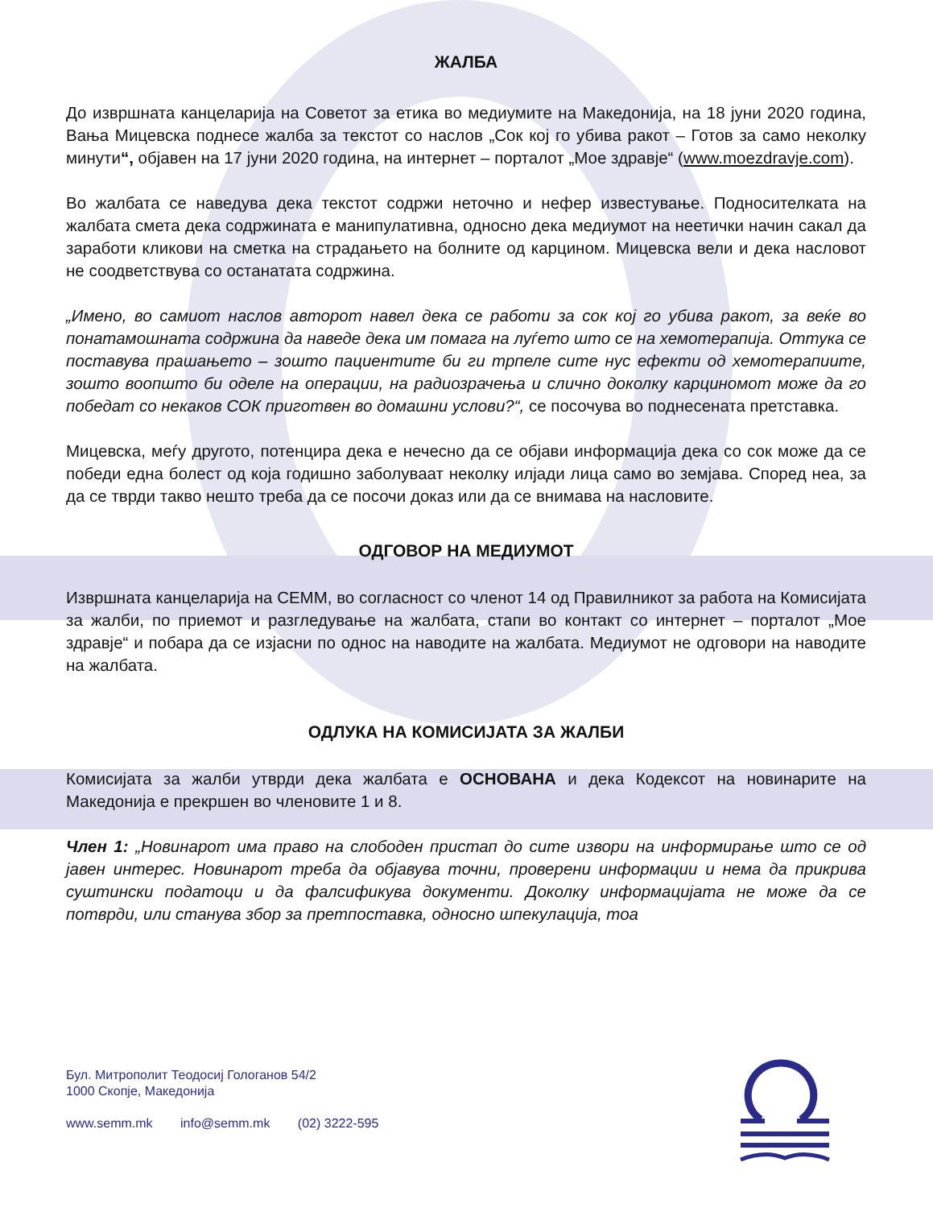ЖАЛБА
До извршната канцеларија на Советот за етика во медиумите на Македонија, на 18 јуни 2020 година, Вања Мицевска поднесе жалба за текстот со наслов „Сок кој го убива ракот – Готов за само неколку минути“, објавен на 17 јуни 2020 година, на интернет – порталот „Мое здравје“ (www.moezdravje.com).
Во жалбата се наведува дека текстот содржи неточно и нефер известување. Подносителката на жалбата смета дека содржината е манипулативна, односно дека медиумот на неетички начин сакал да заработи кликови на сметка на страдањето на болните од карцином. Мицевска вели и дека насловот не соодветствува со останатата содржина.
„Имено, во самиот наслов авторот навел дека се работи за сок кој го убива ракот, за веќе во понатамошната содржина да наведе дека им помага на луѓето што се на хемотерапија. Оттука се поставува прашањето – зошто пациентите би ги трпеле сите нус ефекти од хемотерапиите, зошто воопшто би оделе на операции, на радиозрачења и слично доколку карциномот може да го победат со некаков СОК приготвен во домашни услови?“, се посочува во поднесената претставка.
Мицевска, меѓу другото, потенцира дека е нечесно да се објави информација дека со сок може да се победи една болест од која годишно заболуваат неколку илјади лица само во земјава. Според неа, за да се тврди такво нешто треба да се посочи доказ или да се внимава на насловите.
ОДГОВОР НА МЕДИУМОТ
Извршната канцеларија на СЕММ, во согласност со членот 14 од Правилникот за работа на Комисијата за жалби, по приемот и разгледување на жалбата, стапи во контакт со интернет – порталот „Мое здравје“ и побара да се изјасни по однос на наводите на жалбата. Медиумот не одговори на наводите на жалбата.
ОДЛУКА НА КОМИСИЈАТА ЗА ЖАЛБИ
Комисијата за жалби утврди дека жалбата е ОСНОВАНА и дека Кодексот на новинарите на Македонија е прекршен во членовите 1 и 8.
Член 1: „Новинарот има право на слободен пристап до сите извори на информирање што се од јавен интерес. Новинарот треба да објавува точни, проверени информации и нема да прикрива суштински податоци и да фалсификува документи. Доколку информацијата не може да се потврди, или станува збор за претпоставка, односно шпекулација, тоа
Бул. Митрополит Теодосиј Гологанов 54/2
1000 Скопје, Македонија
www.semm.mk info@semm.mk (02) 3222-595